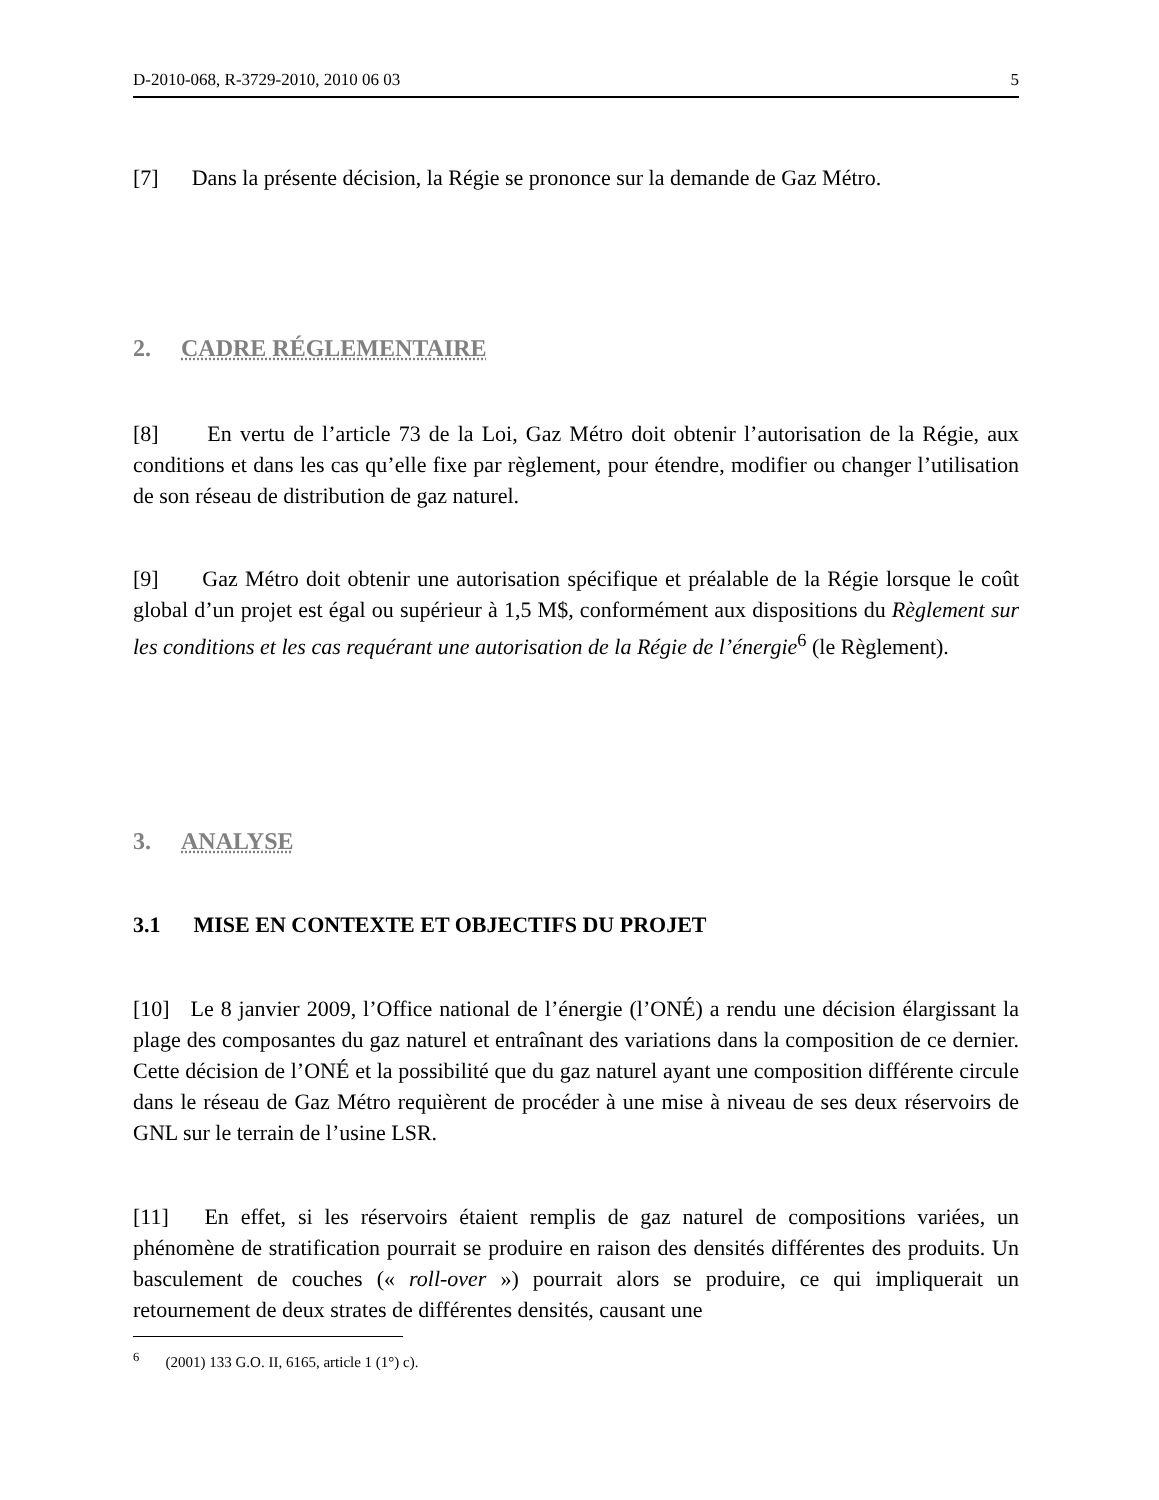D-2010-068, R-3729-2010, 2010 06 03 5
[7] Dans la présente décision, la Régie se prononce sur la demande de Gaz Métro.
2. CADRE RÉGLEMENTAIRE
[8] En vertu de l’article 73 de la Loi, Gaz Métro doit obtenir l’autorisation de la Régie, aux conditions et dans les cas qu’elle fixe par règlement, pour étendre, modifier ou changer l’utilisation de son réseau de distribution de gaz naturel.
[9] Gaz Métro doit obtenir une autorisation spécifique et préalable de la Régie lorsque le coût global d’un projet est égal ou supérieur à 1,5 M$, conformément aux dispositions du Règlement sur les conditions et les cas requérant une autorisation de la Régie de l’énergie<sup>6</sup> (le Règlement).
3. ANALYSE
3.1 MISE EN CONTEXTE ET OBJECTIFS DU PROJET
[10] Le 8 janvier 2009, l’Office national de l’énergie (l’ONÉ) a rendu une décision élargissant la plage des composantes du gaz naturel et entraînant des variations dans la composition de ce dernier. Cette décision de l’ONÉ et la possibilité que du gaz naturel ayant une composition différente circule dans le réseau de Gaz Métro requièrent de procéder à une mise à niveau de ses deux réservoirs de GNL sur le terrain de l’usine LSR.
[11] En effet, si les réservoirs étaient remplis de gaz naturel de compositions variées, un phénomène de stratification pourrait se produire en raison des densités différentes des produits. Un basculement de couches (« roll-over ») pourrait alors se produire, ce qui impliquerait un retournement de deux strates de différentes densités, causant une
<sup>6</sup> (2001) 133 G.O. II, 6165, article 1 (1°) c).